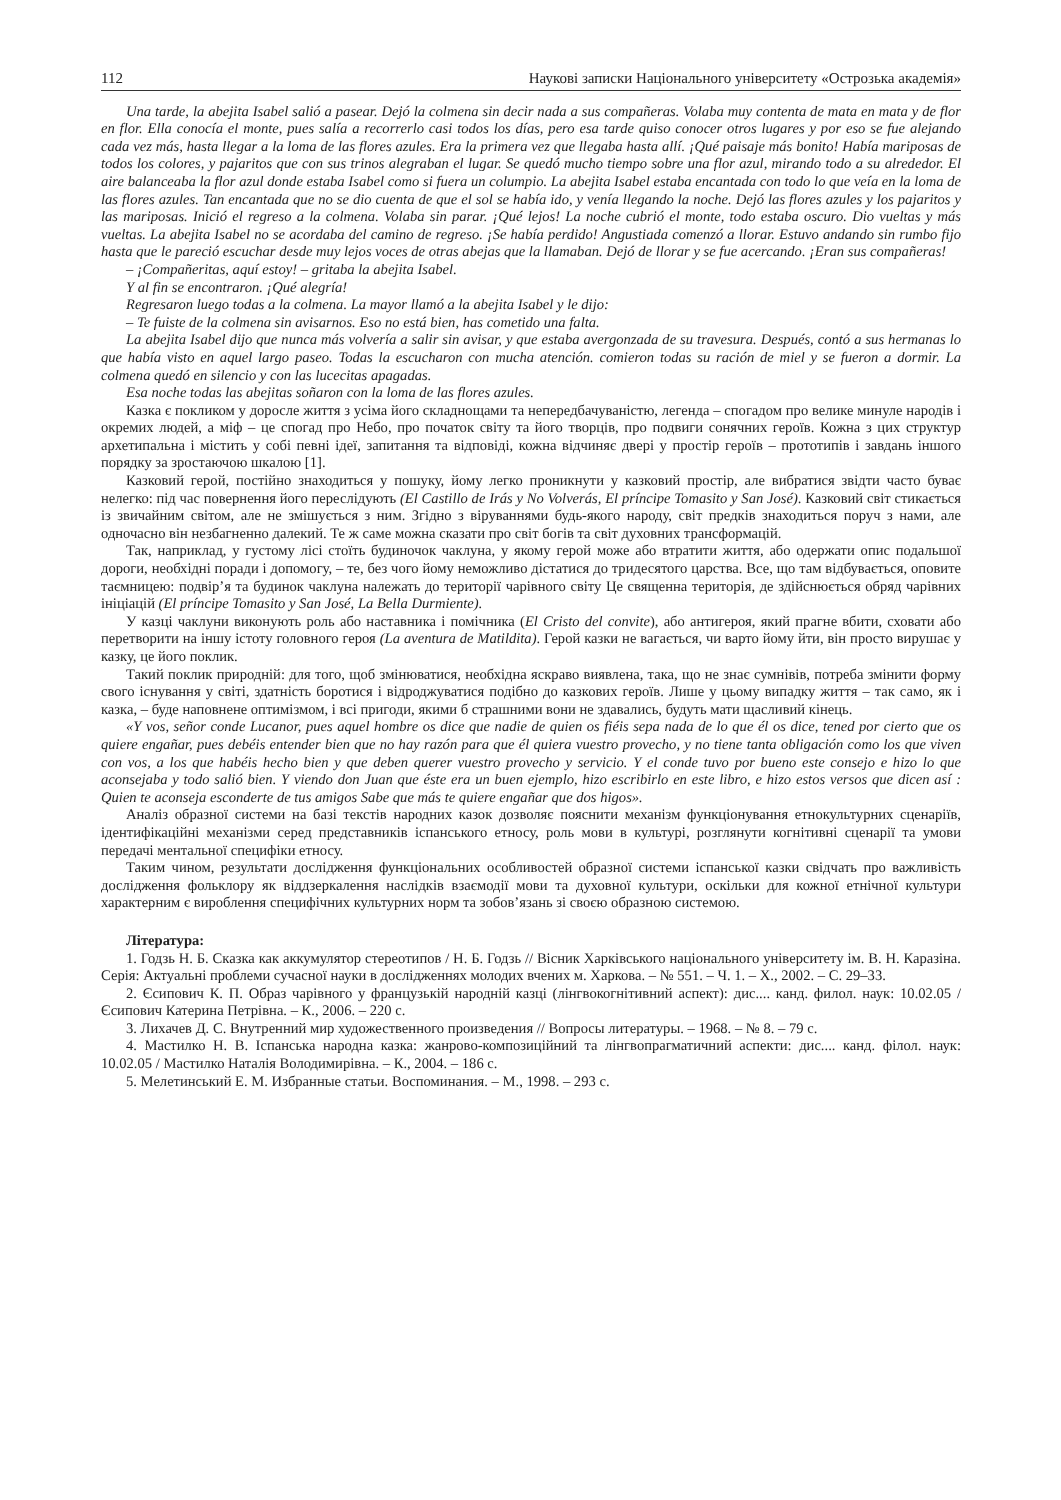112 Наукові записки Національного університету «Острозька академія»
Una tarde, la abejita Isabel salió a pasear. Dejó la colmena sin decir nada a sus compañeras. Volaba muy contenta de mata en mata y de flor en flor. Ella conocía el monte, pues salía a recorrerlo casi todos los días, pero esa tarde quiso conocer otros lugares y por eso se fue alejando cada vez más, hasta llegar a la loma de las flores azules. Era la primera vez que llegaba hasta allí. ¡Qué paisaje más bonito! Había mariposas de todos los colores, y pajaritos que con sus trinos alegraban el lugar. Se quedó mucho tiempo sobre una flor azul, mirando todo a su alrededor. El aire balanceaba la flor azul donde estaba Isabel como si fuera un columpio. La abejita Isabel estaba encantada con todo lo que veía en la loma de las flores azules. Tan encantada que no se dio cuenta de que el sol se había ido, y venía llegando la noche. Dejó las flores azules y los pajaritos y las mariposas. Inició el regreso a la colmena. Volaba sin parar. ¡Qué lejos! La noche cubrió el monte, todo estaba oscuro. Dio vueltas y más vueltas. La abejita Isabel no se acordaba del camino de regreso. ¡Se había perdido! Angustiada comenzó a llorar. Estuvo andando sin rumbo fijo hasta que le pareció escuchar desde muy lejos voces de otras abejas que la llamaban. Dejó de llorar y se fue acercando. ¡Eran sus compañeras!
– ¡Compañeritas, aquí estoy! – gritaba la abejita Isabel.
Y al fin se encontraron. ¡Qué alegría!
Regresaron luego todas a la colmena. La mayor llamó a la abejita Isabel y le dijo:
– Te fuiste de la colmena sin avisarnos. Eso no está bien, has cometido una falta.
La abejita Isabel dijo que nunca más volvería a salir sin avisar, y que estaba avergonzada de su travesura. Después, contó a sus hermanas lo que había visto en aquel largo paseo. Todas la escucharon con mucha atención. comieron todas su ración de miel y se fueron a dormir. La colmena quedó en silencio y con las lucecitas apagadas.
Esa noche todas las abejitas soñaron con la loma de las flores azules.
Казка є покликом у доросле життя з усіма його складнощами та непередбачуваністю, легенда – спогадом про велике минуле народів і окремих людей, а міф – це спогад про Небо, про початок світу та його творців, про подвиги сонячних героїв. Кожна з цих структур архетипальна і містить у собі певні ідеї, запитання та відповіді, кожна відчиняє двері у простір героїв – прототипів і завдань іншого порядку за зростаючою шкалою [1].
Казковий герой, постійно знаходиться у пошуку, йому легко проникнути у казковий простір, але вибратися звідти часто буває нелегко: під час повернення його переслідують (El Castillo de Irás y No Volverás, El príncipe Tomasito y San José). Казковий світ стикається із звичайним світом, але не змішується з ним. Згідно з віруваннями будь-якого народу, світ предків знаходиться поруч з нами, але одночасно він незбагненно далекий. Те ж саме можна сказати про світ богів та світ духовних трансформацій.
Так, наприклад, у густому лісі стоїть будиночок чаклуна, у якому герой може або втратити життя, або одержати опис подальшої дороги, необхідні поради і допомогу, – те, без чого йому неможливо дістатися до тридесятого царства. Все, що там відбувається, оповите таємницею: подвір’я та будинок чаклуна належать до території чарівного світу Це священна територія, де здійснюється обряд чарівних ініціацій (El príncipe Tomasito y San José, La Bella Durmiente).
У казці чаклуни виконують роль або наставника і помічника (El Cristo del convite), або антигероя, який прагне вбити, сховати або перетворити на іншу істоту головного героя (La aventura de Matildita). Герой казки не вагається, чи варто йому йти, він просто вирушає у казку, це його поклик.
Такий поклик природній: для того, щоб змінюватися, необхідна яскраво виявлена, така, що не знає сумнівів, потреба змінити форму свого існування у світі, здатність боротися і відроджуватися подібно до казкових героїв. Лише у цьому випадку життя – так само, як і казка, – буде наповнене оптимізмом, і всі пригоди, якими б страшними вони не здавались, будуть мати щасливий кінець.
«Y vos, señor conde Lucanor, pues aquel hombre os dice que nadie de quien os fiéis sepa nada de lo que él os dice, tened por cierto que os quiere engañar, pues debéis entender bien que no hay razón para que él quiera vuestro provecho, y no tiene tanta obligación como los que viven con vos, a los que habéis hecho bien y que deben querer vuestro provecho y servicio. Y el conde tuvo por bueno este consejo e hizo lo que aconsejaba y todo salió bien. Y viendo don Juan que éste era un buen ejemplo, hizo escribirlo en este libro, e hizo estos versos que dicen así : Quien te aconseja esconderte de tus amigos Sabe que más te quiere engañar que dos higos».
Аналіз образної системи на базі текстів народних казок дозволяє пояснити механізм функціонування етнокультурних сценаріїв, ідентифікаційні механізми серед представників іспанського етносу, роль мови в культурі, розглянути когнітивні сценарії та умови передачі ментальної специфіки етносу.
Таким чином, результати дослідження функціональних особливостей образної системи іспанської казки свідчать про важливість дослідження фольклору як віддзеркалення наслідків взаємодії мови та духовної культури, оскільки для кожної етнічної культури характерним є вироблення специфічних культурних норм та зобов’язань зі своєю образною системою.
Література:
1. Годзь Н. Б. Сказка как аккумулятор стереотипов / Н. Б. Годзь // Вісник Харківського національного університету ім. В. Н. Каразіна. Серія: Актуальні проблеми сучасної науки в дослідженнях молодих вчених м. Харкова. – № 551. – Ч. 1. – Х., 2002. – С. 29–33.
2. Єсипович К. П. Образ чарівного у французькій народній казці (лінгвокогнітивний аспект): дис.... канд. филол. наук: 10.02.05 / Єсипович Катерина Петрівна. – К., 2006. – 220 с.
3. Лихачев Д. С. Внутренний мир художественного произведения // Вопросы литературы. – 1968. – № 8. – 79 с.
4. Мастилко Н. В. Іспанська народна казка: жанрово-композиційний та лінгвопрагматичний аспекти: дис.... канд. філол. наук: 10.02.05 / Мастилко Наталія Володимирівна. – К., 2004. – 186 с.
5. Мелетинський Е. М. Избранные статьи. Воспоминания. – М., 1998. – 293 с.